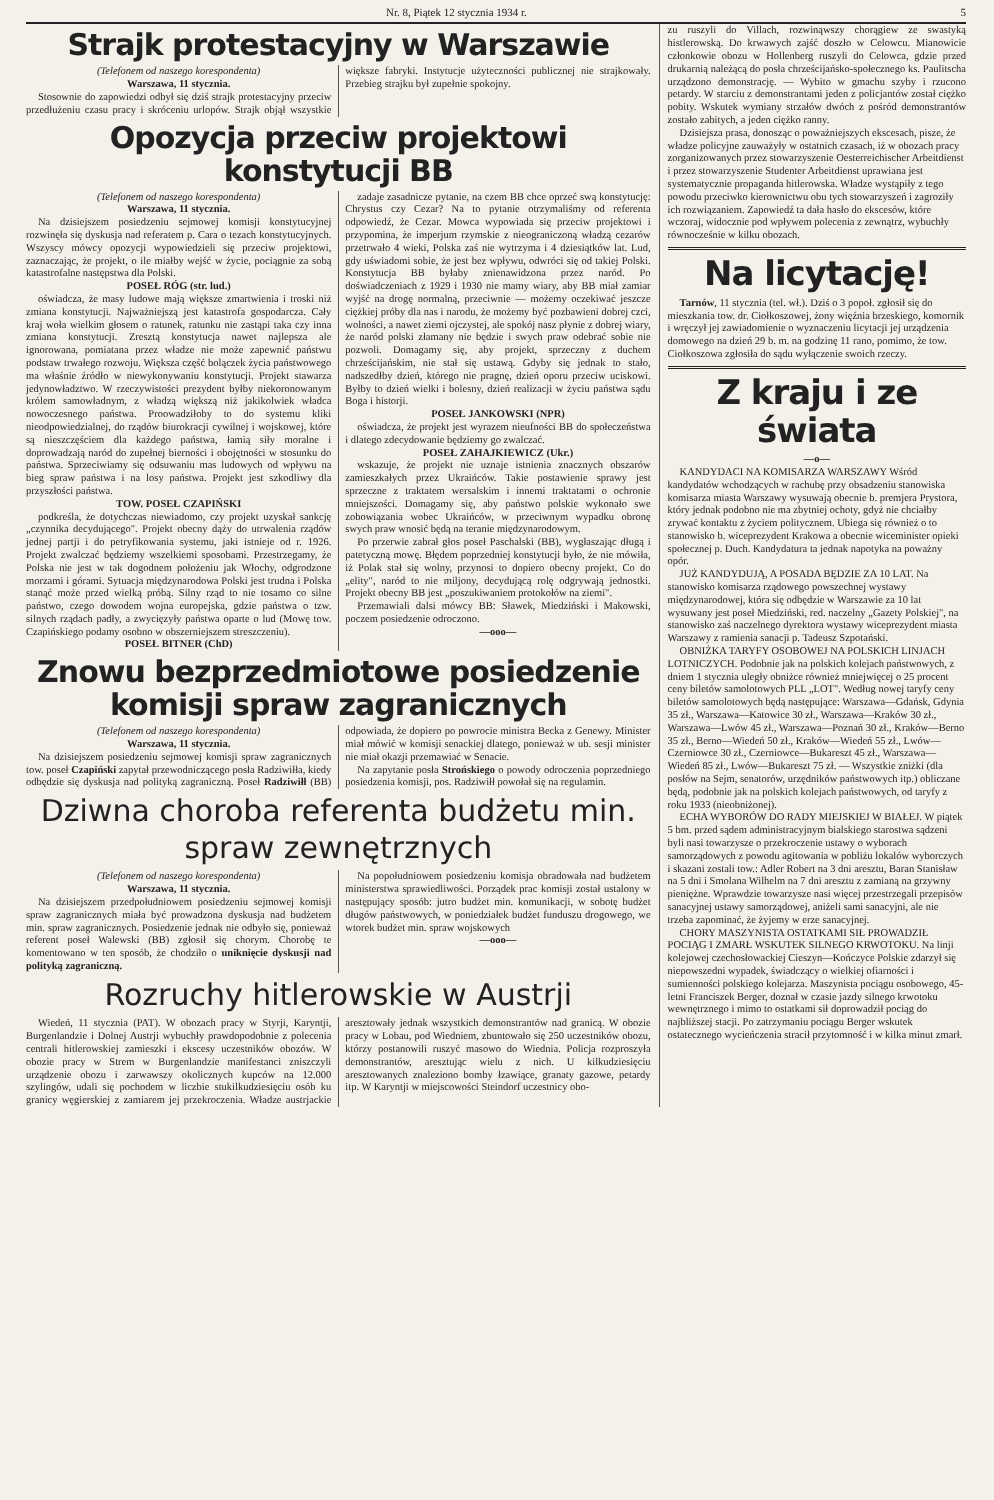Nr. 8, Piątek 12 stycznia 1934 r. 5
Strajk protestacyjny w Warszawie
(Telefonem od naszego korespondenta)
Warszawa, 11 stycznia.
Stosownie do zapowiedzi odbył się dziś strajk protestacyjny przeciw przedłużeniu czasu pracy i skróceniu urlopów. Strajk objął wszystkie większe fabryki. Instytucje użyteczności publicznej nie strajkowały. Przebieg strajku był zupełnie spokojny.
Opozycja przeciw projektowi konstytucji BB
(Telefonem od naszego korespondenta)
Warszawa, 11 stycznia.
Na dzisiejszem posiedzeniu sejmowej komisji konstytucyjnej rozwinęła się dyskusja nad referatem p. Cara o tezach konstytucyjnych. Wszyscy mówcy opozycji wypowiedzieli się przeciw projektowi, zaznaczając, że projekt, o ile miałby wejść w życie, pociągnie za sobą katastrofalne następstwa dla Polski.
POSEŁ RÓG (str. lud.)
oświadcza, że masy ludowe mają większe zmartwienia i troski niż zmiana konstytucji. Najważniejszą jest katastrofa gospodarcza. Cały kraj woła wielkim głosem o ratunek, ratunku nie zastąpi taka czy inna zmiana konstytucji. Zresztą konstytucja nawet najlepsza ale ignorowana, pomiatana przez władze nie może zapewnić państwu podstaw trwałego rozwoju. Większa część bolączek życia państwowego ma właśnie źródło w niewykonywaniu konstytucji. Projekt stawarza jedynowładztwo. W rzeczywistości prezydent byłby niekoronowanym królem samowładnym, z władzą większą niż jakikolwiek władca nowoczesnego państwa. Proowadziłoby to do systemu kliki nieodpowiedzialnej, do rządów biurokracji cywilnej i wojskowej, które są nieszczęściem dla każdego państwa, łamią siły moralne i doprowadzają naród do zupełnej bierności i obojętności w stosunku do państwa. Sprzeciwiamy się odsuwaniu mas ludowych od wpływu na bieg spraw państwa i na losy państwa. Projekt jest szkodliwy dla przyszłości państwa.
TOW. POSEŁ CZAPIŃSKI
podkreśla, że dotychczas niewiadomo, czy projekt uzyskał sankcję „czynnika decydującego". Projekt obecny dąży do utrwalenia rządów jednej partji i do petryfikowania systemu, jaki istnieje od r. 1926. Projekt zwalczać będziemy wszelkiemi sposobami. Przestrzegamy, że Polska nie jest w tak dogodnem położeniu jak Włochy, odgrodzone morzami i górami. Sytuacja międzynarodowa Polski jest trudna i Polska stanąć może przed wielką próbą. Silny rząd to nie tosamo co silne państwo, czego dowodem wojna europejska, gdzie państwa o tzw. silnych rządach padły, a zwycięzyły państwa oparte o lud (Mowę tow. Czapińskiego podamy osobno w obszerniejszem streszczeniu).
POSEŁ BITNER (ChD)
zadaje zasadnicze pytanie, na czem BB chce oprzeć swą konstytucję: Chrystus czy Cezar? Na to pytanie otrzymaliśmy od referenta odpowiedź, że Cezar. Mowca wypowiada się przeciw projektowi i przypomina, że imperjum rzymskie z nieograniczoną władzą cezarów przetrwało 4 wieki, Polska zaś nie wytrzyma i 4 dziesiątków lat. Lud, gdy uświadomi sobie, że jest bez wpływu, odwróci się od takiej Polski. Konstytucja BB byłaby znienawidzona przez naród. Po doświadczeniach z 1929 i 1930 nie mamy wiary, aby BB miał zamiar wyjść na drogę normalną, przeciwnie — możemy oczekiwać jeszcze ciężkiej próby dla nas i narodu, że możemy być pozbawieni dobrej czci, wolności, a nawet ziemi ojczystej, ale spokój nasz płynie z dobrej wiary, że naród polski złamany nie będzie i swych praw odebrać sobie nie pozwoli. Domagamy się, aby projekt, sprzeczny z duchem chrześcijańskim, nie stał się ustawą. Gdyby się jednak to stało, nadszedłby dzień, którego nie pragnę, dzień oporu przeciw uciskowi. Byłby to dzień wielki i bolesny, dzień realizacji w życiu państwa sądu Boga i historji.
POSEŁ JANKOWSKI (NPR)
oświadcza, że projekt jest wyrazem nieufności BB do społeczeństwa i dlatego zdecydowanie będziemy go zwalczać.
POSEŁ ZAHAJKIEWICZ (Ukr.)
wskazuje, że projekt nie uznaje istnienia znacznych obszarów zamieszkałych przez Ukraińców. Takie postawienie sprawy jest sprzeczne z traktatem wersalskim i innemi traktatami o ochronie mniejszości. Domagamy się, aby państwo polskie wykonało swe zobowiązania wobec Ukraińców, w przeciwnym wypadku obronę swych praw wnosić będą na teranie międzynarodowym.
Po przerwie zabrał głos poseł Paschalski (BB), wygłaszając długą i patetyczną mowę. Błędem poprzedniej konstytucji było, że nie mówiła, iż Polak stał się wolny, przynosi to dopiero obecny projekt. Co do „elity", naród to nie miljony, decydującą rolę odgrywają jednostki. Projekt obecny BB jest „poszukiwaniem protokołów na ziemi".
Przemawiali dalsi mówcy BB: Sławek, Miedziński i Makowski, poczem posiedzenie odroczono.
—ooo—
Znowu bezprzedmiotowe posiedzenie komisji spraw zagranicznych
(Telefonem od naszego korespondenta)
Warszawa, 11 stycznia.
Na dzisiejszem posiedzeniu sejmowej komisji spraw zagranicznych tow. poseł Czapiński zapytał przewodniczącego posła Radziwiłła, kiedy odbędzie się dyskusja nad polityką zagraniczną. Poseł Radziwiłł (BB) odpowiada, że dopiero po powrocie ministra Becka z Genewy. Minister miał mówić w komisji senackiej dlatego, ponieważ w ub. sesji minister nie miał okazji przemawiać w Senacie.
Na zapytanie posła Strońskiego o powody odroczenia poprzedniego posiedzenia komisji, pos. Radziwiłł powołał się na regulamin.
Dziwna choroba referenta budżetu min. spraw zewnętrznych
(Telefonem od naszego korespondenta)
Warszawa, 11 stycznia.
Na dzisiejszem przedpołudniowem posiedzeniu sejmowej komisji spraw zagranicznych miała być prowadzona dyskusja nad budżetem min. spraw zagranicznych. Posiedzenie jednak nie odbyło się, ponieważ referent poseł Walewski (BB) zgłosił się chorym. Chorobę te komentowano w ten sposób, że chodziło o uniknięcie dyskusji nad polityką zagraniczną.
Na popołudniowem posiedzeniu komisja obradowała nad budżetem ministerstwa sprawiedliwości. Porządek prac komisji został ustalony w następujący sposób: jutro budżet min. komunikacji, w sobotę budżet długów państwowych, w poniedziałek budżet funduszu drogowego, we wtorek budżet min. spraw wojskowych
—ooo—
Rozruchy hitlerowskie w Austrji
Wiedeń, 11 stycznia (PAT). W obozach pracy w Styrji, Karyntji, Burgenlandzie i Dolnej Austrji wybuchły prawdopodobnie z polecenia centrali hitlerowskiej zamieszki i ekscesy uczestników obozów. W obozie pracy w Strem w Burgenlandzie manifestanci zniszczyli urządzenie obozu i zarwawszy okolicznych kupców na 12.000 szylingów, udali się pochodem w liczbie stukilkudziesięciu osób ku granicy węgierskiej z zamiarem jej przekroczenia. Władze austrjackie aresztowały jednak wszystkich demonstrantów nad granicą. W obozie pracy w Lobau, pod Wiedniem, zbuntowało się 250 uczestników obozu, którzy postanowili ruszyć masowo do Wiednia. Policja rozproszyła demonstrantów, aresztując wielu z nich. U kilkudziesięciu aresztowanych znaleziono bomby łzawiące, granaty gazowe, petardy itp. W Karyntji w miejscowości Steindorf uczestnicy obo-
zu ruszyli do Villach, rozwinąwszy chorągiew ze swastyką histlerowską. Do krwawych zajść doszło w Celowcu. Mianowicie członkowie obozu w Hollenberg ruszyli do Celowca, gdzie przed drukarnią należącą do posła chrześcijańsko-społecznego ks. Paulitscha urządzono demonstrację. — Wybito w gmachu szyby i rzucono petardy. W starciu z demonstrantami jeden z policjantów został ciężko pobity. Wskutek wymiany strzałów dwóch z pośród demonstrantów zostało zabitych, a jeden ciężko ranny.
Dzisiejsza prasa, donosząc o poważniejszych ekscesach, pisze, że władze policyjne zauważyły w ostatnich czasach, iż w obozach pracy zorganizowanych przez stowarzyszenie Oesterreichischer Arbeitdienst i przez stowarzyszenie Studenter Arbeitdienst uprawiana jest systematycznie propaganda hitlerowska. Władze wystąpiły z tego powodu przeciwko kierownictwu obu tych stowarzyszeń i zagroziły ich rozwiązaniem. Zapowiedź ta dała hasło do ekscesów, które wczoraj, widocznie pod wpływem polecenia z zewnątrz, wybuchły równocześnie w kilku obozach.
Na licytację!
Tarnów, 11 stycznia (tel. wł.). Dziś o 3 popoł. zgłosił się do mieszkania tow. dr. Ciołkoszowej, żony więźnia brzeskiego, komornik i wręczył jej zawiadomienie o wyznaczeniu licytacji jej urządzenia domowego na dzień 29 b. m. na godzinę 11 rano, pomimo, że tow. Ciołkoszowa zgłosiła do sądu wyłączenie swoich rzeczy.
Z kraju i ze świata
—o—
KANDYDACI NA KOMISARZA WARSZAWY Wśród kandydatów wchodzących w rachubę przy obsadzeniu stanowiska komisarza miasta Warszawy wysuwają obecnie b. premjera Prystora, który jednak podobno nie ma zbytniej ochoty, gdyż nie chciałby zrywać kontaktu z życiem politycznem. Ubiega się również o to stanowisko b. wiceprezydent Krakowa a obecnie wiceminister opieki społecznej p. Duch. Kandydatura ta jednak napotyka na poważny opór.
JUŻ KANDYDUJĄ, A POSADA BĘDZIE ZA 10 LAT. Na stanowisko komisarza rządowego powszechnej wystawy międzynarodowej, która się odbędzie w Warszawie za 10 lat wysuwany jest poseł Miedziński, red. naczelny „Gazety Polskiej", na stanowisko zaś naczelnego dyrektora wystawy wiceprezydent miasta Warszawy z ramienia sanacji p. Tadeusz Szpotański.
OBNIŻKA TARYFY OSOBOWEJ NA POLSKICH LINJACH LOTNICZYCH. Podobnie jak na polskich kolejach państwowych, z dniem 1 stycznia uległy obniżce również mniejwięcej o 25 procent ceny biletów samolotowych PLL „LOT". Według nowej taryfy ceny biletów samolotowych będą następujące: Warszawa—Gdańsk, Gdynia 35 zł., Warszawa—Katowice 30 zł., Warszawa—Kraków 30 zł., Warszawa—Lwów 45 zł., Warszawa—Poznań 30 zł., Kraków—Berno 35 zł., Berno—Wiedeń 50 zł., Kraków—Wiedeń 55 zł., Lwów—Czerniowce 30 zł., Czerniowce—Bukareszt 45 zł., Warszawa—Wiedeń 85 zł., Lwów—Bukareszt 75 zł. — Wszystkie zniżki (dla posłów na Sejm, senatorów, urzędników państwowych itp.) obliczane będą, podobnie jak na polskich kolejach państwowych, od taryfy z roku 1933 (nieobniżonej).
ECHA WYBORÓW DO RADY MIEJSKIEJ W BIAŁEJ. W piątek 5 bm. przed sądem administracyjnym bialskiego starostwa sądzeni byli nasi towarzysze o przekroczenie ustawy o wyborach samorządowych z powodu agitowania w pobliżu lokalów wyborczych i skazani zostali tow.: Adler Robert na 3 dni aresztu, Baran Stanisław na 5 dni i Smolana Wilhelm na 7 dni aresztu z zamianą na grzywny pieniężne. Wprawdzie towarzysze nasi więcej przestrzegali przepisów sanacyjnej ustawy samorządowej, aniżeli sami sanacyjni, ale nie trzeba zapominać, że żyjemy w erze sanacyjnej.
CHORY MASZYNISTA OSTATKAMI SIŁ PROWADZIŁ POCIĄG I ZMARŁ WSKUTEK SILNEGO KRWOTOKU. Na linji kolejowej czechosłowackiej Cieszyn—Kończyce Polskie zdarzył się niepowszedni wypadek, świadczący o wielkiej ofiarności i sumienności polskiego kolejarza. Maszynista pociągu osobowego, 45-letni Franciszek Berger, doznał w czasie jazdy silnego krwotoku wewnętrznego i mimo to ostatkami sił doprowadził pociąg do najbliższej stacji. Po zatrzymaniu pociągu Berger wskutek ostatecznego wycieńczenia stracił przytomność i w kilka minut zmarł.